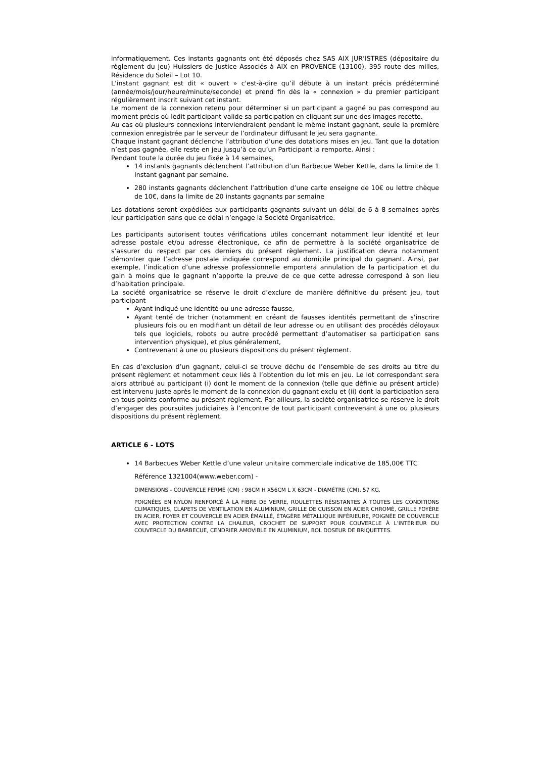informatiquement. Ces instants gagnants ont été déposés chez SAS AIX JUR’ISTRES (dépositaire du règlement du jeu) Huissiers de Justice Associés à AIX en PROVENCE (13100), 395 route des milles, Résidence du Soleil – Lot 10.
L’instant gagnant est dit « ouvert » c'est-à-dire qu’il débute à un instant précis prédéterminé (année/mois/jour/heure/minute/seconde) et prend fin dès la « connexion » du premier participant régulièrement inscrit suivant cet instant.
Le moment de la connexion retenu pour déterminer si un participant a gagné ou pas correspond au moment précis où ledit participant valide sa participation en cliquant sur une des images recette.
Au cas où plusieurs connexions interviendraient pendant le même instant gagnant, seule la première connexion enregistrée par le serveur de l’ordinateur diffusant le jeu sera gagnante.
Chaque instant gagnant déclenche l’attribution d’une des dotations mises en jeu. Tant que la dotation n’est pas gagnée, elle reste en jeu jusqu’à ce qu’un Participant la remporte. Ainsi :
Pendant toute la durée du jeu fixée à 14 semaines,
14 instants gagnants déclenchent l’attribution d’un Barbecue Weber Kettle, dans la limite de 1 Instant gagnant par semaine.
280 instants gagnants déclenchent l’attribution d’une carte enseigne de 10€ ou lettre chèque de 10€, dans la limite de 20 instants gagnants par semaine
Les dotations seront expédiées aux participants gagnants suivant un délai de 6 à 8 semaines après leur participation sans que ce délai n’engage la Société Organisatrice.
Les participants autorisent toutes vérifications utiles concernant notamment leur identité et leur adresse postale et/ou adresse électronique, ce afin de permettre à la société organisatrice de s’assurer du respect par ces derniers du présent règlement. La justification devra notamment démontrer que l’adresse postale indiquée correspond au domicile principal du gagnant. Ainsi, par exemple, l’indication d’une adresse professionnelle emportera annulation de la participation et du gain à moins que le gagnant n’apporte la preuve de ce que cette adresse correspond à son lieu d’habitation principale.
La société organisatrice se réserve le droit d’exclure de manière définitive du présent jeu, tout participant
Ayant indiqué une identité ou une adresse fausse,
Ayant tenté de tricher (notamment en créant de fausses identités permettant de s’inscrire plusieurs fois ou en modifiant un détail de leur adresse ou en utilisant des procédés déloyaux tels que logiciels, robots ou autre procédé permettant d’automatiser sa participation sans intervention physique), et plus généralement,
Contrevenant à une ou plusieurs dispositions du présent règlement.
En cas d’exclusion d’un gagnant, celui-ci se trouve déchu de l’ensemble de ses droits au titre du présent règlement et notamment ceux liés à l’obtention du lot mis en jeu. Le lot correspondant sera alors attribué au participant (i) dont le moment de la connexion (telle que définie au présent article) est intervenu juste après le moment de la connexion du gagnant exclu et (ii) dont la participation sera en tous points conforme au présent règlement. Par ailleurs, la société organisatrice se réserve le droit d’engager des poursuites judiciaires à l’encontre de tout participant contrevenant à une ou plusieurs dispositions du présent règlement.
ARTICLE 6 - LOTS
14 Barbecues Weber Kettle d’une valeur unitaire commerciale indicative de 185,00€ TTC
Référence 1321004(www.weber.com) -
DIMENSIONS - COUVERCLE FERMÉ (CM) : 98CM H X56CM L X 63CM - DIAMÈTRE (CM), 57 KG.
POIGNÉES EN NYLON RENFORCÉ À LA FIBRE DE VERRE, ROULETTES RÉSISTANTES À TOUTES LES CONDITIONS CLIMATIQUES, CLAPETS DE VENTILATION EN ALUMINIUM, GRILLE DE CUISSON EN ACIER CHROMÉ, GRILLE FOYÈRE EN ACIER, FOYER ET COUVERCLE EN ACIER ÉMAILLÉ, ÉTAGÈRE MÉTALLIQUE INFÉRIEURE, POIGNÉE DE COUVERCLE AVEC PROTECTION CONTRE LA CHALEUR, CROCHET DE SUPPORT POUR COUVERCLE À L’INTÉRIEUR DU COUVERCLE DU BARBECUE, CENDRIER AMOVIBLE EN ALUMINIUM, BOL DOSEUR DE BRIQUETTES.